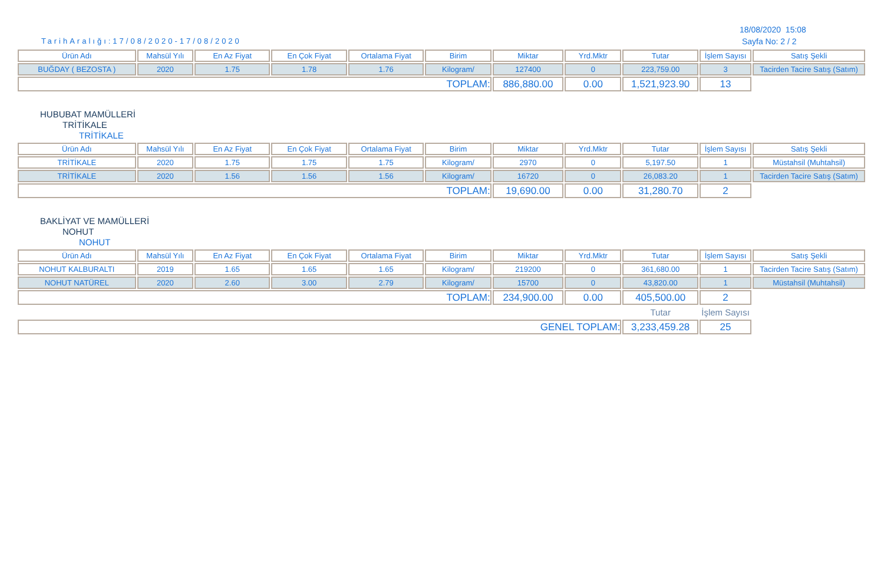18/08/2020 15:08
Sayfa No: 2 / 2
TarihAralığı:17/08/2020-17/08/2020
| Ürün Adı | Mahsül Yılı | En Az Fiyat | En Çok Fiyat | Ortalama Fiyat | Birim | Miktar | Yrd.Mktr | Tutar | İşlem Sayısı | Satış Şekli |
| --- | --- | --- | --- | --- | --- | --- | --- | --- | --- | --- |
| BUĞDAY ( BEZOSTA ) | 2020 | 1.75 | 1.78 | 1.76 | Kilogram/ | 127400 | 0 | 223,759.00 | 3 | Tacirden Tacire Satış (Satım) |
| TOPLAM: | | | | | | 886,880.00 | 0.00 | 1,521,923.90 | 13 | |
HUBUBAT MAMÜLLERİ
TRİTİKALE
TRİTİKALE
| Ürün Adı | Mahsül Yılı | En Az Fiyat | En Çok Fiyat | Ortalama Fiyat | Birim | Miktar | Yrd.Mktr | Tutar | İşlem Sayısı | Satış Şekli |
| --- | --- | --- | --- | --- | --- | --- | --- | --- | --- | --- |
| TRİTİKALE | 2020 | 1.75 | 1.75 | 1.75 | Kilogram/ | 2970 | 0 | 5,197.50 | 1 | Müstahsil (Muhtahsil) |
| TRİTİKALE | 2020 | 1.56 | 1.56 | 1.56 | Kilogram/ | 16720 | 0 | 26,083.20 | 1 | Tacirden Tacire Satış (Satım) |
| TOPLAM: | | | | | | 19,690.00 | 0.00 | 31,280.70 | 2 | |
BAKLİYAT VE MAMÜLLERİ
NOHUT
NOHUT
| Ürün Adı | Mahsül Yılı | En Az Fiyat | En Çok Fiyat | Ortalama Fiyat | Birim | Miktar | Yrd.Mktr | Tutar | İşlem Sayısı | Satış Şekli |
| --- | --- | --- | --- | --- | --- | --- | --- | --- | --- | --- |
| NOHUT KALBURALTI | 2019 | 1.65 | 1.65 | 1.65 | Kilogram/ | 219200 | 0 | 361,680.00 | 1 | Tacirden Tacire Satış (Satım) |
| NOHUT NATÜREL | 2020 | 2.60 | 3.00 | 2.79 | Kilogram/ | 15700 | 0 | 43,820.00 | 1 | Müstahsil (Muhtahsil) |
| TOPLAM: | | | | | | 234,900.00 | 0.00 | 405,500.00 | 2 | |
| | | | | | | | | Tutar | İşlem Sayısı | |
| GENEL TOPLAM: | | | | | | | | 3,233,459.28 | 25 | |